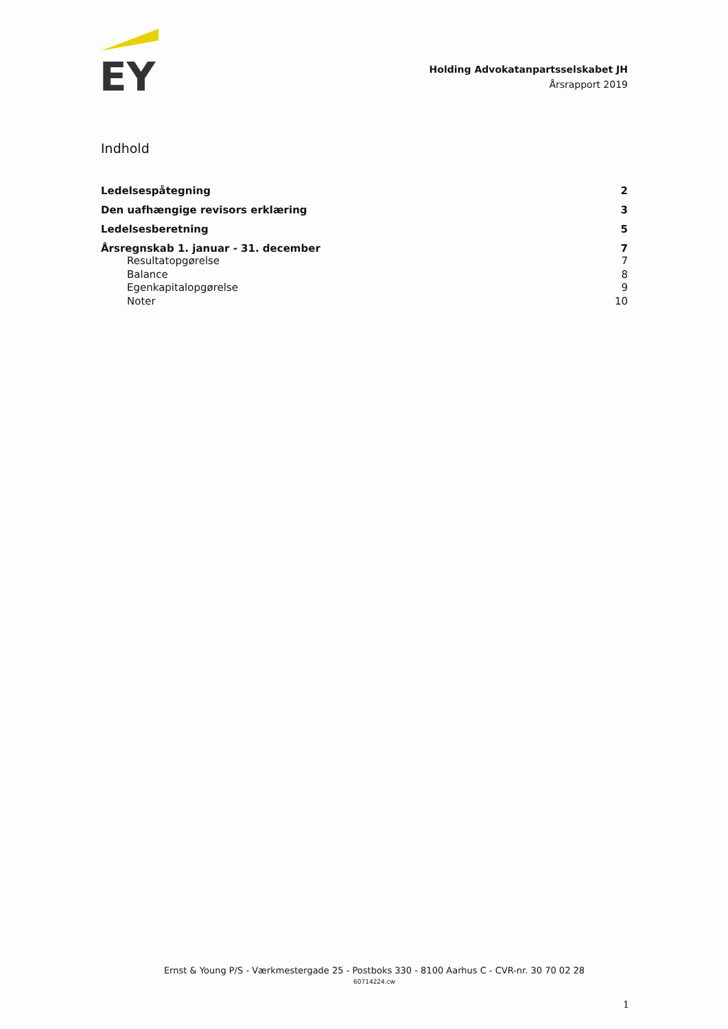EY
Holding Advokatanpartsselskabet JH
Årsrapport 2019
Indhold
Ledelsespåtegning 2
Den uafhængige revisors erklæring 3
Ledelsesberetning 5
Årsregnskab 1. januar - 31. december 7
Resultatopgørelse 7
Balance 8
Egenkapitalopgørelse 9
Noter 10
Ernst & Young P/S - Værkmestergade 25 - Postboks 330 - 8100 Aarhus C - CVR-nr. 30 70 02 28
60714224.cw
1